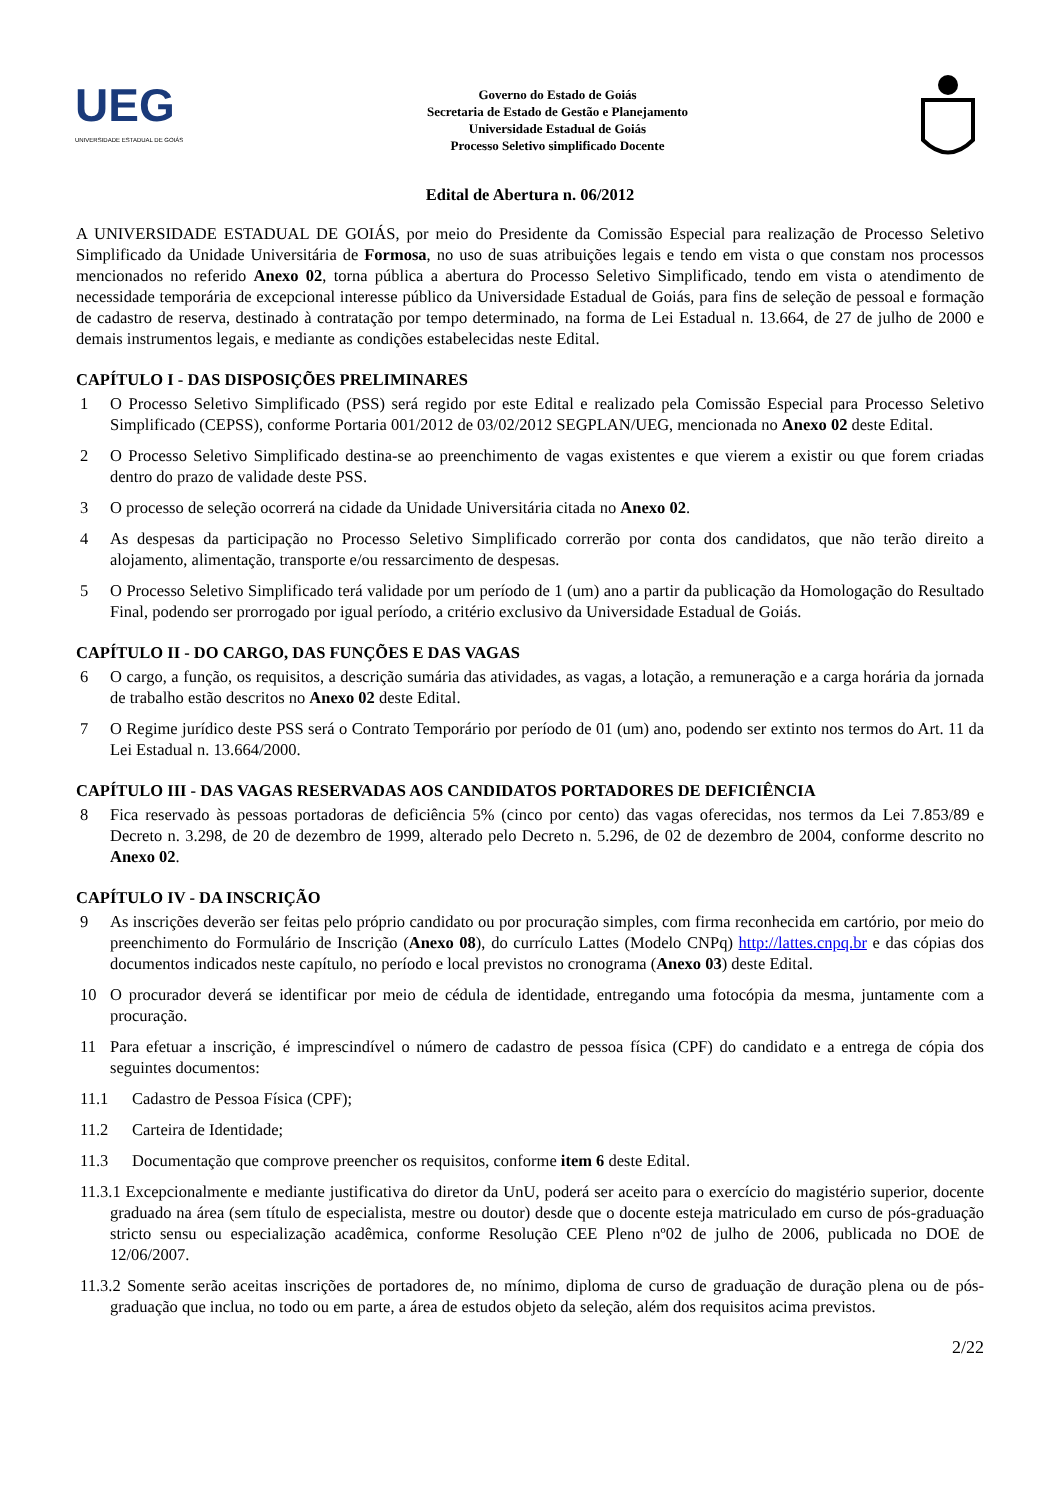UEG
UNIVERSIDADE ESTADUAL DE GOIÁS
Governo do Estado de Goiás
Secretaria de Estado de Gestão e Planejamento
Universidade Estadual de Goiás
Processo Seletivo simplificado Docente
Edital de Abertura n. 06/2012
A UNIVERSIDADE ESTADUAL DE GOIÁS, por meio do Presidente da Comissão Especial para realização de Processo Seletivo Simplificado da Unidade Universitária de Formosa, no uso de suas atribuições legais e tendo em vista o que constam nos processos mencionados no referido Anexo 02, torna pública a abertura do Processo Seletivo Simplificado, tendo em vista o atendimento de necessidade temporária de excepcional interesse público da Universidade Estadual de Goiás, para fins de seleção de pessoal e formação de cadastro de reserva, destinado à contratação por tempo determinado, na forma de Lei Estadual n. 13.664, de 27 de julho de 2000 e demais instrumentos legais, e mediante as condições estabelecidas neste Edital.
CAPÍTULO I - DAS DISPOSIÇÕES PRELIMINARES
1 O Processo Seletivo Simplificado (PSS) será regido por este Edital e realizado pela Comissão Especial para Processo Seletivo Simplificado (CEPSS), conforme Portaria 001/2012 de 03/02/2012 SEGPLAN/UEG, mencionada no Anexo 02 deste Edital.
2 O Processo Seletivo Simplificado destina-se ao preenchimento de vagas existentes e que vierem a existir ou que forem criadas dentro do prazo de validade deste PSS.
3 O processo de seleção ocorrerá na cidade da Unidade Universitária citada no Anexo 02.
4 As despesas da participação no Processo Seletivo Simplificado correrão por conta dos candidatos, que não terão direito a alojamento, alimentação, transporte e/ou ressarcimento de despesas.
5 O Processo Seletivo Simplificado terá validade por um período de 1 (um) ano a partir da publicação da Homologação do Resultado Final, podendo ser prorrogado por igual período, a critério exclusivo da Universidade Estadual de Goiás.
CAPÍTULO II - DO CARGO, DAS FUNÇÕES E DAS VAGAS
6 O cargo, a função, os requisitos, a descrição sumária das atividades, as vagas, a lotação, a remuneração e a carga horária da jornada de trabalho estão descritos no Anexo 02 deste Edital.
7 O Regime jurídico deste PSS será o Contrato Temporário por período de 01 (um) ano, podendo ser extinto nos termos do Art. 11 da Lei Estadual n. 13.664/2000.
CAPÍTULO III - DAS VAGAS RESERVADAS AOS CANDIDATOS PORTADORES DE DEFICIÊNCIA
8 Fica reservado às pessoas portadoras de deficiência 5% (cinco por cento) das vagas oferecidas, nos termos da Lei 7.853/89 e Decreto n. 3.298, de 20 de dezembro de 1999, alterado pelo Decreto n. 5.296, de 02 de dezembro de 2004, conforme descrito no Anexo 02.
CAPÍTULO IV - DA INSCRIÇÃO
9 As inscrições deverão ser feitas pelo próprio candidato ou por procuração simples, com firma reconhecida em cartório, por meio do preenchimento do Formulário de Inscrição (Anexo 08), do currículo Lattes (Modelo CNPq) http://lattes.cnpq.br e das cópias dos documentos indicados neste capítulo, no período e local previstos no cronograma (Anexo 03) deste Edital.
10 O procurador deverá se identificar por meio de cédula de identidade, entregando uma fotocópia da mesma, juntamente com a procuração.
11 Para efetuar a inscrição, é imprescindível o número de cadastro de pessoa física (CPF) do candidato e a entrega de cópia dos seguintes documentos:
11.1 Cadastro de Pessoa Física (CPF);
11.2 Carteira de Identidade;
11.3 Documentação que comprove preencher os requisitos, conforme item 6 deste Edital.
11.3.1 Excepcionalmente e mediante justificativa do diretor da UnU, poderá ser aceito para o exercício do magistério superior, docente graduado na área (sem título de especialista, mestre ou doutor) desde que o docente esteja matriculado em curso de pós-graduação stricto sensu ou especialização acadêmica, conforme Resolução CEE Pleno nº02 de julho de 2006, publicada no DOE de 12/06/2007.
11.3.2 Somente serão aceitas inscrições de portadores de, no mínimo, diploma de curso de graduação de duração plena ou de pós-graduação que inclua, no todo ou em parte, a área de estudos objeto da seleção, além dos requisitos acima previstos.
2/22